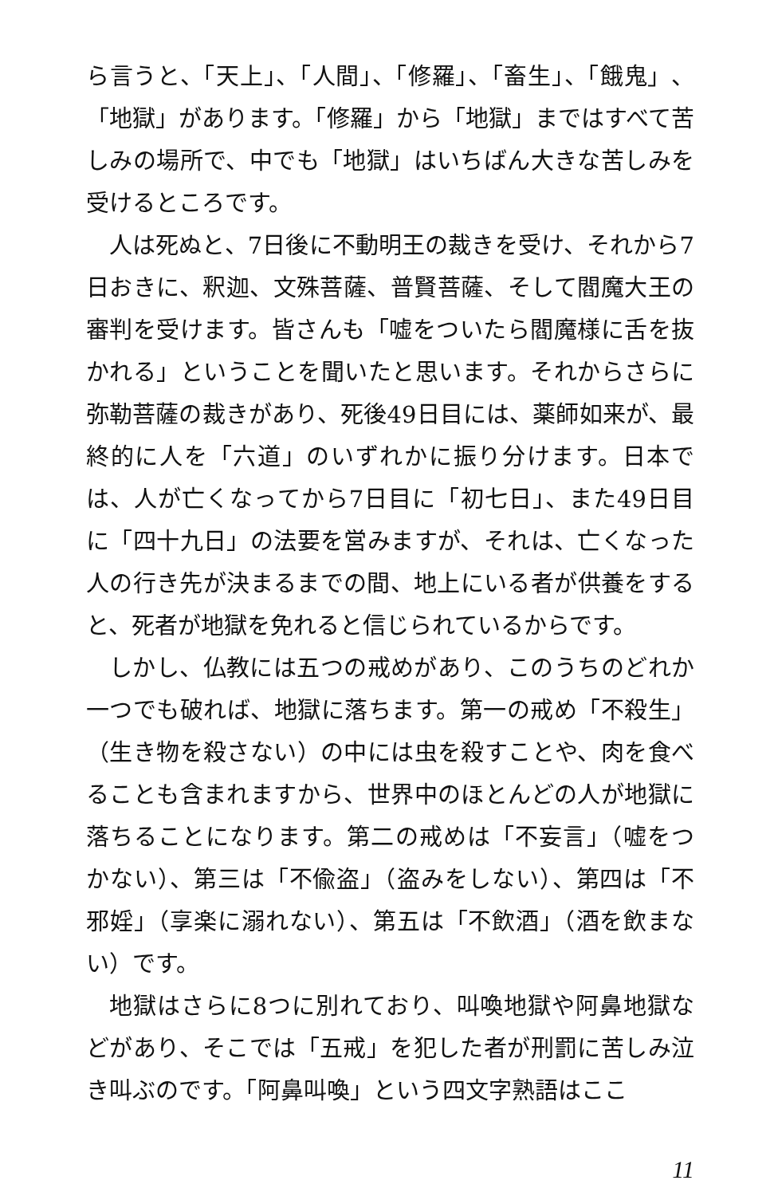ら言うと、「天上」、「人間」、「修羅」、「畜生」、「餓鬼」、「地獄」があります。「修羅」から「地獄」まではすべて苦しみの場所で、中でも「地獄」はいちばん大きな苦しみを受けるところです。
人は死ぬと、7日後に不動明王の裁きを受け、それから7日おきに、釈迦、文殊菩薩、普賢菩薩、そして閻魔大王の審判を受けます。皆さんも「嘘をついたら閻魔様に舌を抜かれる」ということを聞いたと思います。それからさらに弥勒菩薩の裁きがあり、死後49日目には、薬師如来が、最終的に人を「六道」のいずれかに振り分けます。日本では、人が亡くなってから7日目に「初七日」、また49日目に「四十九日」の法要を営みますが、それは、亡くなった人の行き先が決まるまでの間、地上にいる者が供養をすると、死者が地獄を免れると信じられているからです。
しかし、仏教には五つの戒めがあり、このうちのどれか一つでも破れば、地獄に落ちます。第一の戒め「不殺生」（生き物を殺さない）の中には虫を殺すことや、肉を食べることも含まれますから、世界中のほとんどの人が地獄に落ちることになります。第二の戒めは「不妄言」（嘘をつかない）、第三は「不偸盗」（盗みをしない）、第四は「不邪婬」（享楽に溺れない）、第五は「不飲酒」（酒を飲まない）です。
地獄はさらに8つに別れており、叫喚地獄や阿鼻地獄などがあり、そこでは「五戒」を犯した者が刑罰に苦しみ泣き叫ぶのです。「阿鼻叫喚」という四文字熟語はここ
11